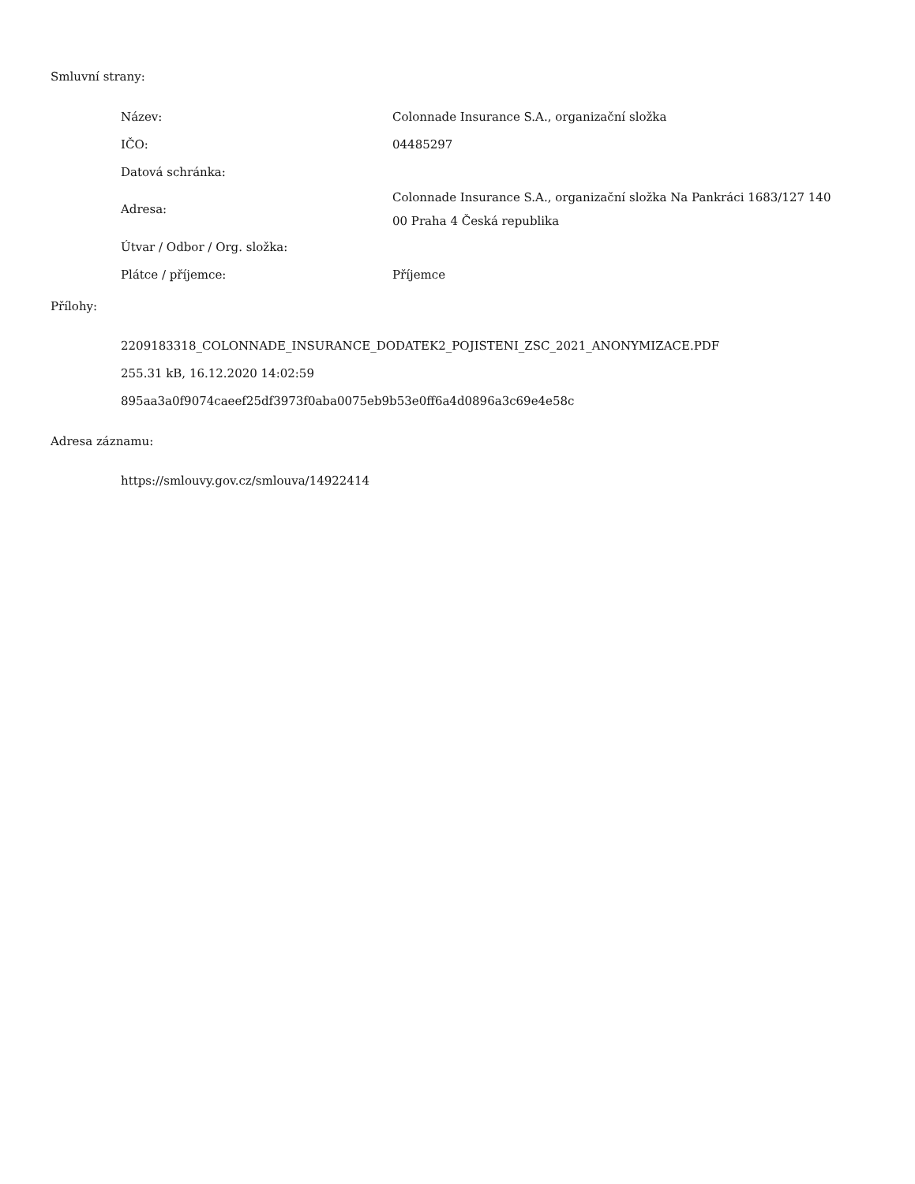Smluvní strany:
| Název: | Colonnade Insurance S.A., organizační složka |
| IČO: | 04485297 |
| Datová schránka: | |
| Adresa: | Colonnade Insurance S.A., organizační složka Na Pankráci 1683/127 140 00 Praha 4 Česká republika |
| Útvar / Odbor / Org. složka: | |
| Plátce / příjemce: | Příjemce |
Přílohy:
2209183318_COLONNADE_INSURANCE_DODATEK2_POJISTENI_ZSC_2021_ANONYMIZACE.PDF
255.31 kB, 16.12.2020 14:02:59
895aa3a0f9074caeef25df3973f0aba0075eb9b53e0ff6a4d0896a3c69e4e58c
Adresa záznamu:
https://smlouvy.gov.cz/smlouva/14922414